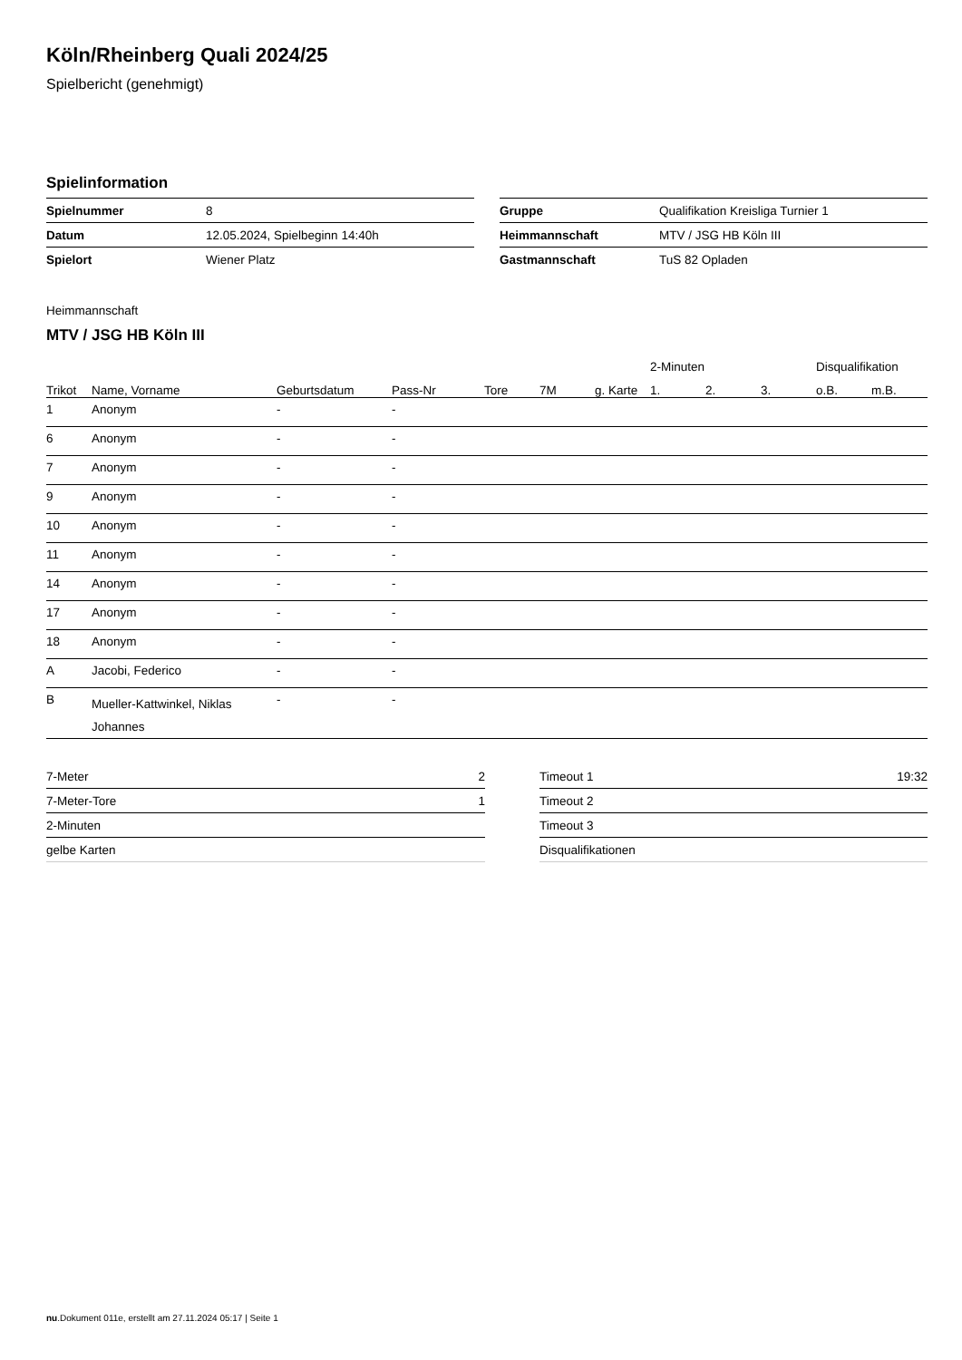Köln/Rheinberg Quali 2024/25
Spielbericht (genehmigt)
Spielinformation
| Spielnummer | 8 |
| Datum | 12.05.2024, Spielbeginn 14:40h |
| Spielort | Wiener Platz |
| Gruppe | Qualifikation Kreisliga Turnier 1 |
| Heimmannschaft | MTV / JSG HB Köln III |
| Gastmannschaft | TuS 82 Opladen |
Heimmannschaft
MTV / JSG HB Köln III
| | | | | | | | 2-Minuten | | | Disqualifikation | |
| --- | --- | --- | --- | --- | --- | --- | --- | --- | --- | --- | --- |
| Trikot | Name, Vorname | Geburtsdatum | Pass-Nr | Tore | 7M | g. Karte | 1. | 2. | 3. | o.B. | m.B. |
| 1 | Anonym | - | - | | | | | | | | |
| 6 | Anonym | - | - | | | | | | | | |
| 7 | Anonym | - | - | | | | | | | | |
| 9 | Anonym | - | - | | | | | | | | |
| 10 | Anonym | - | - | | | | | | | | |
| 11 | Anonym | - | - | | | | | | | | |
| 14 | Anonym | - | - | | | | | | | | |
| 17 | Anonym | - | - | | | | | | | | |
| 18 | Anonym | - | - | | | | | | | | |
| A | Jacobi, Federico | - | - | | | | | | | | |
| B | Mueller-Kattwinkel, Niklas Johannes | - | - | | | | | | | | |
| 7-Meter | 2 |
| 7-Meter-Tore | 1 |
| 2-Minuten | |
| gelbe Karten | |
| Timeout 1 | 19:32 |
| Timeout 2 | |
| Timeout 3 | |
| Disqualifikationen | |
nu.Dokument 011e, erstellt am 27.11.2024 05:17 | Seite 1